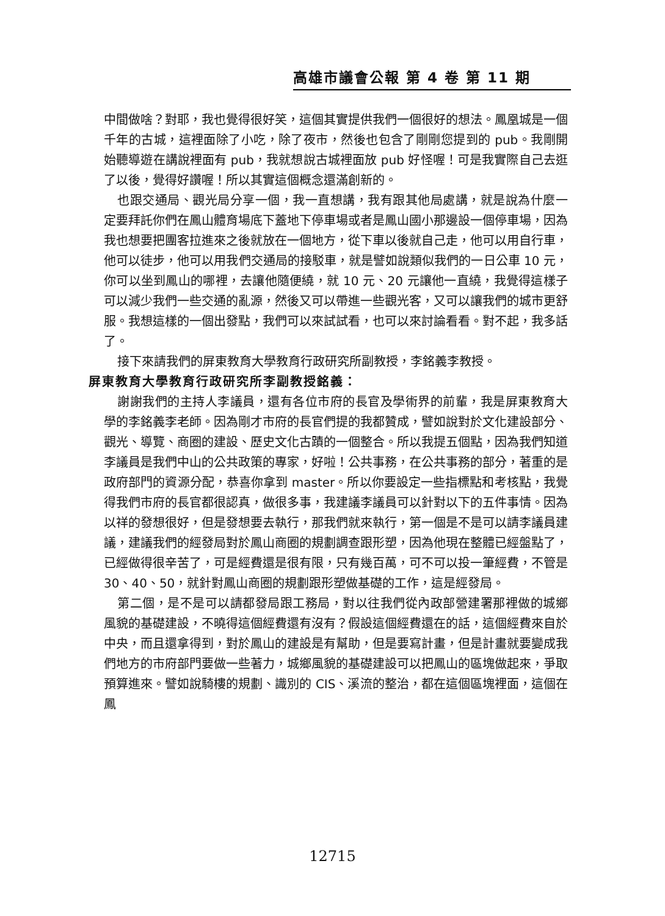高雄市議會公報 第 4 卷 第 11 期
中間做啥？對耶，我也覺得很好笑，這個其實提供我們一個很好的想法。鳳凰城是一個千年的古城，這裡面除了小吃，除了夜市，然後也包含了剛剛您提到的 pub。我剛開始聽導遊在講說裡面有 pub，我就想說古城裡面放 pub 好怪喔！可是我實際自己去逛了以後，覺得好讚喔！所以其實這個概念還滿創新的。
也跟交通局、觀光局分享一個，我一直想講，我有跟其他局處講，就是說為什麼一定要拜託你們在鳳山體育場底下蓋地下停車場或者是鳳山國小那邊設一個停車場，因為我也想要把團客拉進來之後就放在一個地方，從下車以後就自己走，他可以用自行車，他可以徒步，他可以用我們交通局的接駁車，就是譬如說類似我們的一日公車 10 元，你可以坐到鳳山的哪裡，去讓他隨便繞，就 10 元、20 元讓他一直繞，我覺得這樣子可以減少我們一些交通的亂源，然後又可以帶進一些觀光客，又可以讓我們的城市更舒服。我想這樣的一個出發點，我們可以來試試看，也可以來討論看看。對不起，我多話了。
接下來請我們的屏東教育大學教育行政研究所副教授，李銘義李教授。
屏東教育大學教育行政研究所李副教授銘義：
謝謝我們的主持人李議員，還有各位市府的長官及學術界的前輩，我是屏東教育大學的李銘義李老師。因為剛才市府的長官們提的我都贊成，譬如說對於文化建設部分、觀光、導覽、商圈的建設、歷史文化古蹟的一個整合。所以我提五個點，因為我們知道李議員是我們中山的公共政策的專家，好啦！公共事務，在公共事務的部分，著重的是政府部門的資源分配，恭喜你拿到 master。所以你要設定一些指標點和考核點，我覺得我們市府的長官都很認真，做很多事，我建議李議員可以針對以下的五件事情。因為以祥的發想很好，但是發想要去執行，那我們就來執行，第一個是不是可以請李議員建議，建議我們的經發局對於鳳山商圈的規劃調查跟形塑，因為他現在整體已經盤點了，已經做得很辛苦了，可是經費還是很有限，只有幾百萬，可不可以投一筆經費，不管是 30、40、50，就針對鳳山商圈的規劃跟形塑做基礎的工作，這是經發局。
第二個，是不是可以請都發局跟工務局，對以往我們從內政部營建署那裡做的城鄉風貌的基礎建設，不曉得這個經費還有沒有？假設這個經費還在的話，這個經費來自於中央，而且還拿得到，對於鳳山的建設是有幫助，但是要寫計畫，但是計畫就要變成我們地方的市府部門要做一些著力，城鄉風貌的基礎建設可以把鳳山的區塊做起來，爭取預算進來。譬如說騎樓的規劃、識別的 CIS、溪流的整治，都在這個區塊裡面，這個在鳳
12715